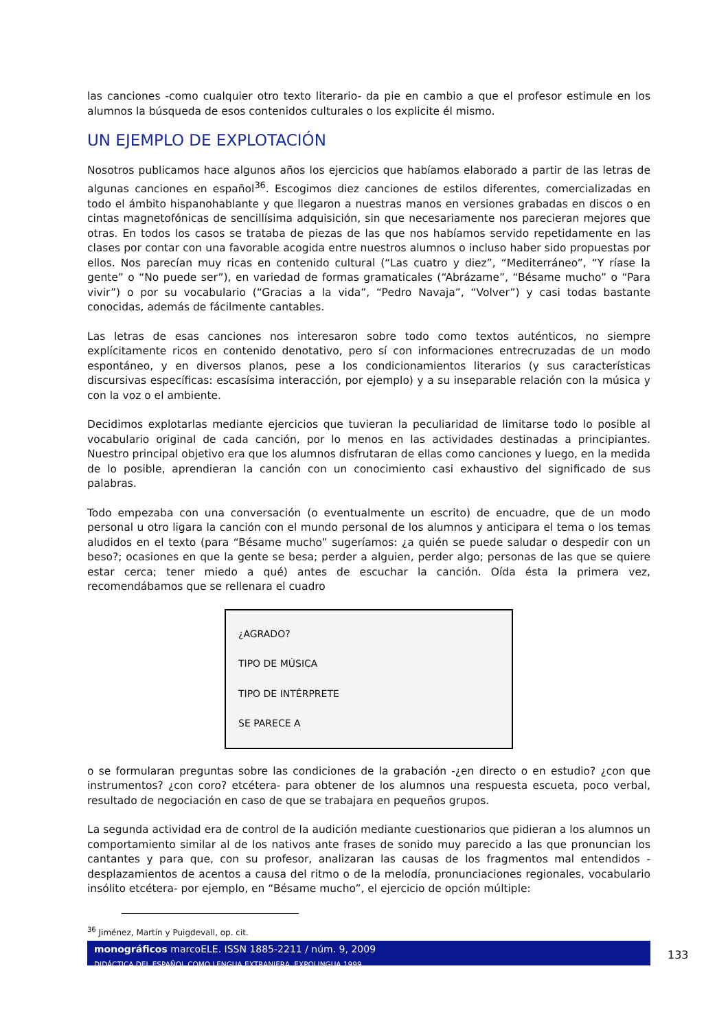las canciones -como cualquier otro texto literario- da pie en cambio a que el profesor estimule en los alumnos la búsqueda de esos contenidos culturales o los explicite él mismo.
UN EJEMPLO DE EXPLOTACIÓN
Nosotros publicamos hace algunos años los ejercicios que habíamos elaborado a partir de las letras de algunas canciones en español<sup>36</sup>. Escogimos diez canciones de estilos diferentes, comercializadas en todo el ámbito hispanohablante y que llegaron a nuestras manos en versiones grabadas en discos o en cintas magnetofónicas de sencillísima adquisición, sin que necesariamente nos parecieran mejores que otras. En todos los casos se trataba de piezas de las que nos habíamos servido repetidamente en las clases por contar con una favorable acogida entre nuestros alumnos o incluso haber sido propuestas por ellos. Nos parecían muy ricas en contenido cultural (“Las cuatro y diez”, “Mediterráneo”, “Y ríase la gente” o “No puede ser”), en variedad de formas gramaticales (“Abrázame”, “Bésame mucho” o “Para vivir”) o por su vocabulario (“Gracias a la vida”, “Pedro Navaja”, “Volver”) y casi todas bastante conocidas, además de fácilmente cantables.
Las letras de esas canciones nos interesaron sobre todo como textos auténticos, no siempre explícitamente ricos en contenido denotativo, pero sí con informaciones entrecruzadas de un modo espontáneo, y en diversos planos, pese a los condicionamientos literarios (y sus características discursivas específicas: escasísima interacción, por ejemplo) y a su inseparable relación con la música y con la voz o el ambiente.
Decidimos explotarlas mediante ejercicios que tuvieran la peculiaridad de limitarse todo lo posible al vocabulario original de cada canción, por lo menos en las actividades destinadas a principiantes. Nuestro principal objetivo era que los alumnos disfrutaran de ellas como canciones y luego, en la medida de lo posible, aprendieran la canción con un conocimiento casi exhaustivo del significado de sus palabras.
Todo empezaba con una conversación (o eventualmente un escrito) de encuadre, que de un modo personal u otro ligara la canción con el mundo personal de los alumnos y anticipara el tema o los temas aludidos en el texto (para “Bésame mucho” sugeríamos: ¿a quién se puede saludar o despedir con un beso?; ocasiones en que la gente se besa; perder a alguien, perder algo; personas de las que se quiere estar cerca; tener miedo a qué) antes de escuchar la canción. Oída ésta la primera vez, recomendábamos que se rellenara el cuadro
¿AGRADO?
TIPO DE MÚSICA
TIPO DE INTÉRPRETE
SE PARECE A
o se formularan preguntas sobre las condiciones de la grabación -¿en directo o en estudio? ¿con que instrumentos? ¿con coro? etcétera- para obtener de los alumnos una respuesta escueta, poco verbal, resultado de negociación en caso de que se trabajara en pequeños grupos.
La segunda actividad era de control de la audición mediante cuestionarios que pidieran a los alumnos un comportamiento similar al de los nativos ante frases de sonido muy parecido a las que pronuncian los cantantes y para que, con su profesor, analizaran las causas de los fragmentos mal entendidos -desplazamientos de acentos a causa del ritmo o de la melodía, pronunciaciones regionales, vocabulario insólito etcétera- por ejemplo, en “Bésame mucho”, el ejercicio de opción múltiple:
<sup>36</sup> Jiménez, Martín y Puigdevall, op. cit.
monográficos marcoELE. ISSN 1885-2211 / núm. 9, 2009
DIDÁCTICA DEL ESPAÑOL COMO LENGUA EXTRANJERA. EXPOLINGUA 1999
133